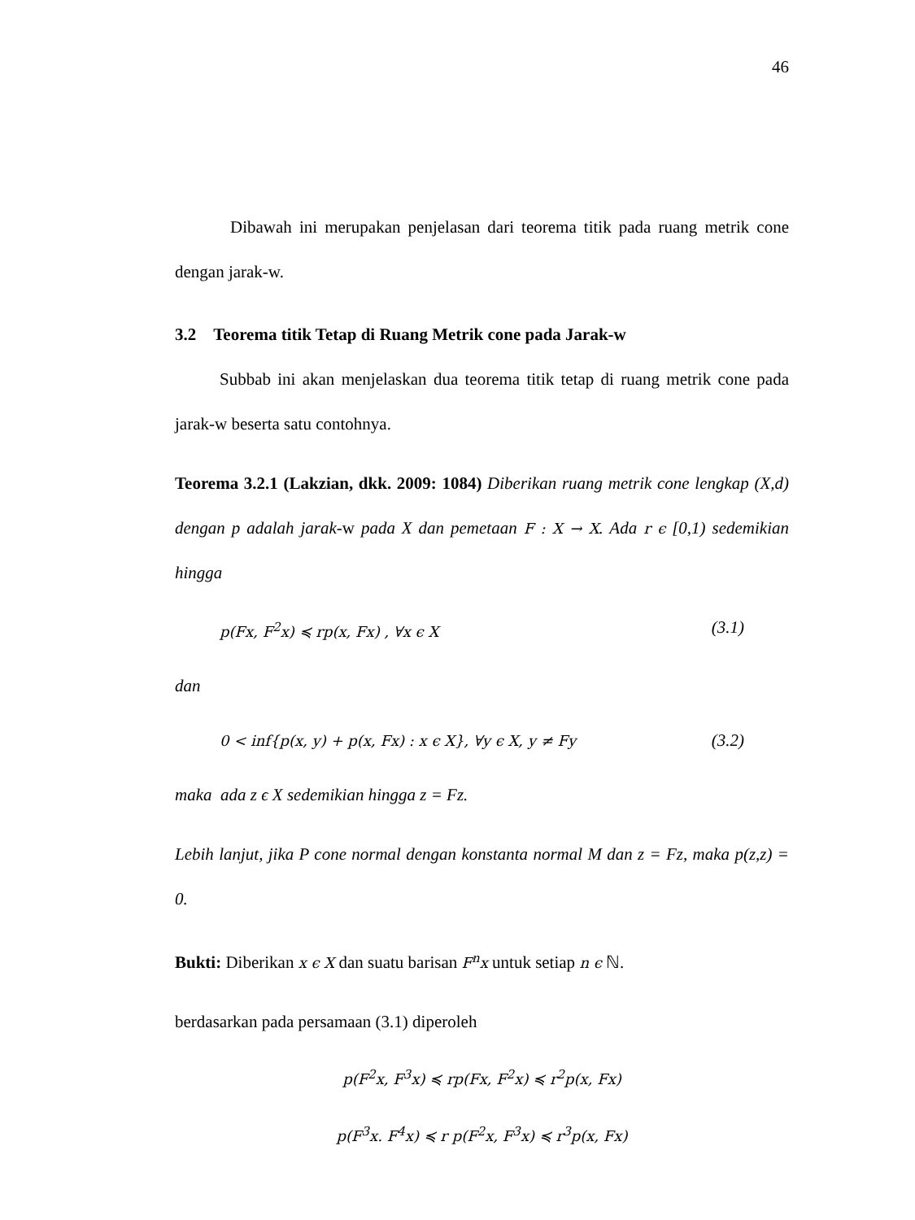46
Dibawah ini merupakan penjelasan dari teorema titik pada ruang metrik cone dengan jarak-w.
3.2 Teorema titik Tetap di Ruang Metrik cone pada Jarak-w
Subbab ini akan menjelaskan dua teorema titik tetap di ruang metrik cone pada jarak-w beserta satu contohnya.
Teorema 3.2.1 (Lakzian, dkk. 2009: 1084) Diberikan ruang metrik cone lengkap (X,d) dengan p adalah jarak-w pada X dan pemetaan F : X → X. Ada r ϵ [0,1) sedemikian hingga
p(Fx, F<sup>2</sup>x) ≼ rp(x, Fx) , ∀x ϵ X (3.1)
dan
0 < inf{p(x, y) + p(x, Fx) : x ϵ X}, ∀y ϵ X, y ≠ Fy (3.2)
maka ada z ϵ X sedemikian hingga z = Fz.
Lebih lanjut, jika P cone normal dengan konstanta normal M dan z = Fz, maka p(z,z) = 0.
Bukti: Diberikan x ϵ X dan suatu barisan F<sup>n</sup>x untuk setiap n ϵ ℕ.
berdasarkan pada persamaan (3.1) diperoleh
p(F<sup>2</sup>x, F<sup>3</sup>x) ≼ rp(Fx, F<sup>2</sup>x) ≼ r<sup>2</sup>p(x, Fx)
p(F<sup>3</sup>x. F<sup>4</sup>x) ≼ r p(F<sup>2</sup>x, F<sup>3</sup>x) ≼ r<sup>3</sup>p(x, Fx)